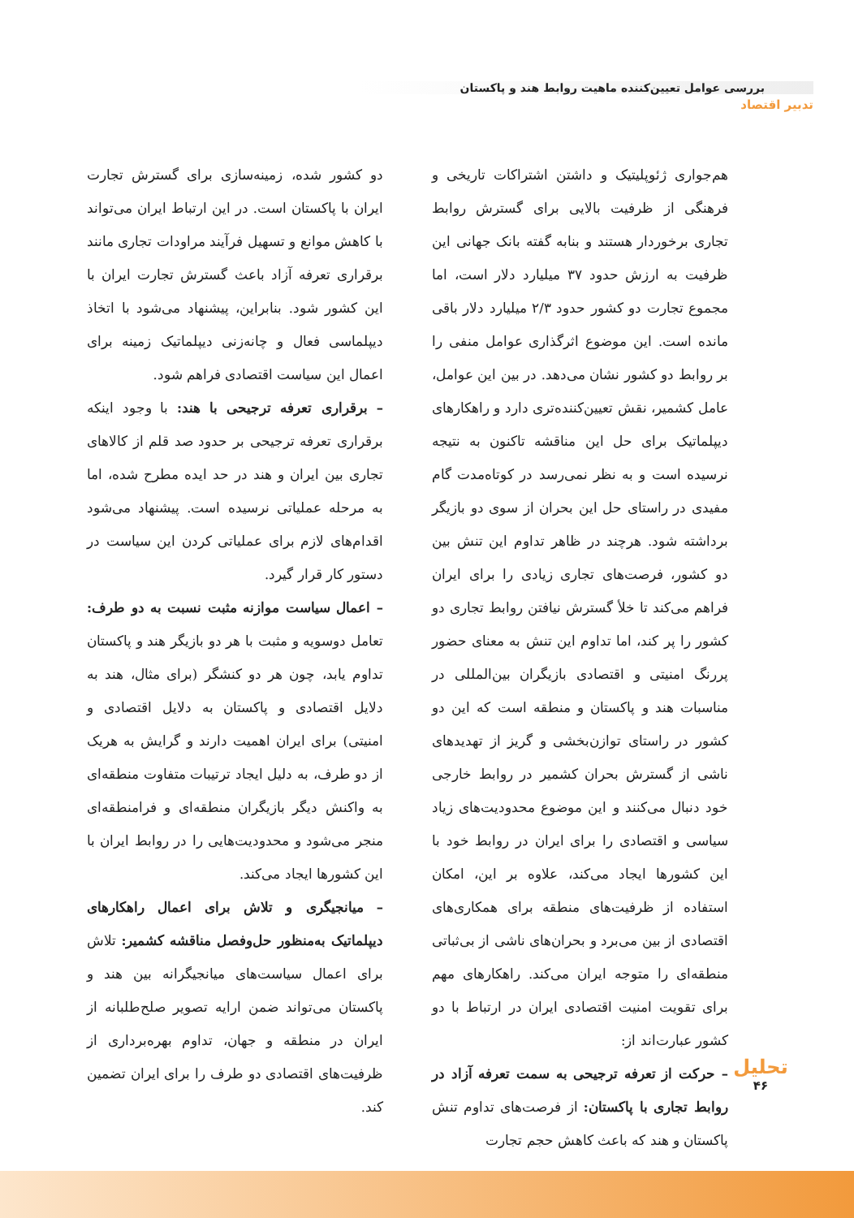بررسی عوامل تعیین‌کننده ماهیت روابط هند و پاکستان
تدبیر اقتصاد
هم‌جواری ژئوپلیتیک و داشتن اشتراکات تاریخی و فرهنگی از ظرفیت بالایی برای گسترش روابط تجاری برخوردار هستند و بنابه گفته بانک جهانی این ظرفیت به ارزش حدود ۳۷ میلیارد دلار است، اما مجموع تجارت دو کشور حدود ۲/۳ میلیارد دلار باقی مانده است. این موضوع اثرگذاری عوامل منفی را بر روابط دو کشور نشان می‌دهد. در بین این عوامل، عامل کشمیر، نقش تعیین‌کننده‌تری دارد و راهکارهای دیپلماتیک برای حل این مناقشه تاکنون به نتیجه نرسیده است و به نظر نمی‌رسد در کوتاه‌مدت گام مفیدی در راستای حل این بحران از سوی دو بازیگر برداشته شود. هرچند در ظاهر تداوم این تنش بین دو کشور، فرصت‌های تجاری زیادی را برای ایران فراهم می‌کند تا خلأ گسترش نیافتن روابط تجاری دو کشور را پر کند، اما تداوم این تنش به معنای حضور پررنگ امنیتی و اقتصادی بازیگران بین‌المللی در مناسبات هند و پاکستان و منطقه است که این دو کشور در راستای توازن‌بخشی و گریز از تهدیدهای ناشی از گسترش بحران کشمیر در روابط خارجی خود دنبال می‌کنند و این موضوع محدودیت‌های زیاد سیاسی و اقتصادی را برای ایران در روابط خود با این کشورها ایجاد می‌کند، علاوه بر این، امکان استفاده از ظرفیت‌های منطقه برای همکاری‌های اقتصادی از بین می‌برد و بحران‌های ناشی از بی‌ثباتی منطقه‌ای را متوجه ایران می‌کند. راهکارهای مهم برای تقویت امنیت اقتصادی ایران در ارتباط با دو کشور عبارت‌اند از:
– حرکت از تعرفه ترجیحی به سمت تعرفه آزاد در روابط تجاری با پاکستان: از فرصت‌های تداوم تنش پاکستان و هند که باعث کاهش حجم تجارت
دو کشور شده، زمینه‌سازی برای گسترش تجارت ایران با پاکستان است. در این ارتباط ایران می‌تواند با کاهش موانع و تسهیل فرآیند مراودات تجاری مانند برقراری تعرفه آزاد باعث گسترش تجارت ایران با این کشور شود. بنابراین، پیشنهاد می‌شود با اتخاذ دیپلماسی فعال و چانه‌زنی دیپلماتیک زمینه برای اعمال این سیاست اقتصادی فراهم شود.
– برقراری تعرفه ترجیحی با هند: با وجود اینکه برقراری تعرفه ترجیحی بر حدود صد قلم از کالاهای تجاری بین ایران و هند در حد ایده مطرح شده، اما به مرحله عملیاتی نرسیده است. پیشنهاد می‌شود اقدام‌های لازم برای عملیاتی کردن این سیاست در دستور کار قرار گیرد.
– اعمال سیاست موازنه مثبت نسبت به دو طرف: تعامل دوسویه و مثبت با هر دو بازیگر هند و پاکستان تداوم یابد، چون هر دو کنشگر (برای مثال، هند به دلایل اقتصادی و پاکستان به دلایل اقتصادی و امنیتی) برای ایران اهمیت دارند و گرایش به هریک از دو طرف، به دلیل ایجاد ترتیبات متفاوت منطقه‌ای به واکنش دیگر بازیگران منطقه‌ای و فرامنطقه‌ای منجر می‌شود و محدودیت‌هایی را در روابط ایران با این کشورها ایجاد می‌کند.
– میانجیگری و تلاش برای اعمال راهکارهای دیپلماتیک به‌منظور حل‌وفصل مناقشه کشمیر: تلاش برای اعمال سیاست‌های میانجیگرانه بین هند و پاکستان می‌تواند ضمن ارایه تصویر صلح‌طلبانه از ایران در منطقه و جهان، تداوم بهره‌برداری از ظرفیت‌های اقتصادی دو طرف را برای ایران تضمین کند.
تحلیل
۴۶